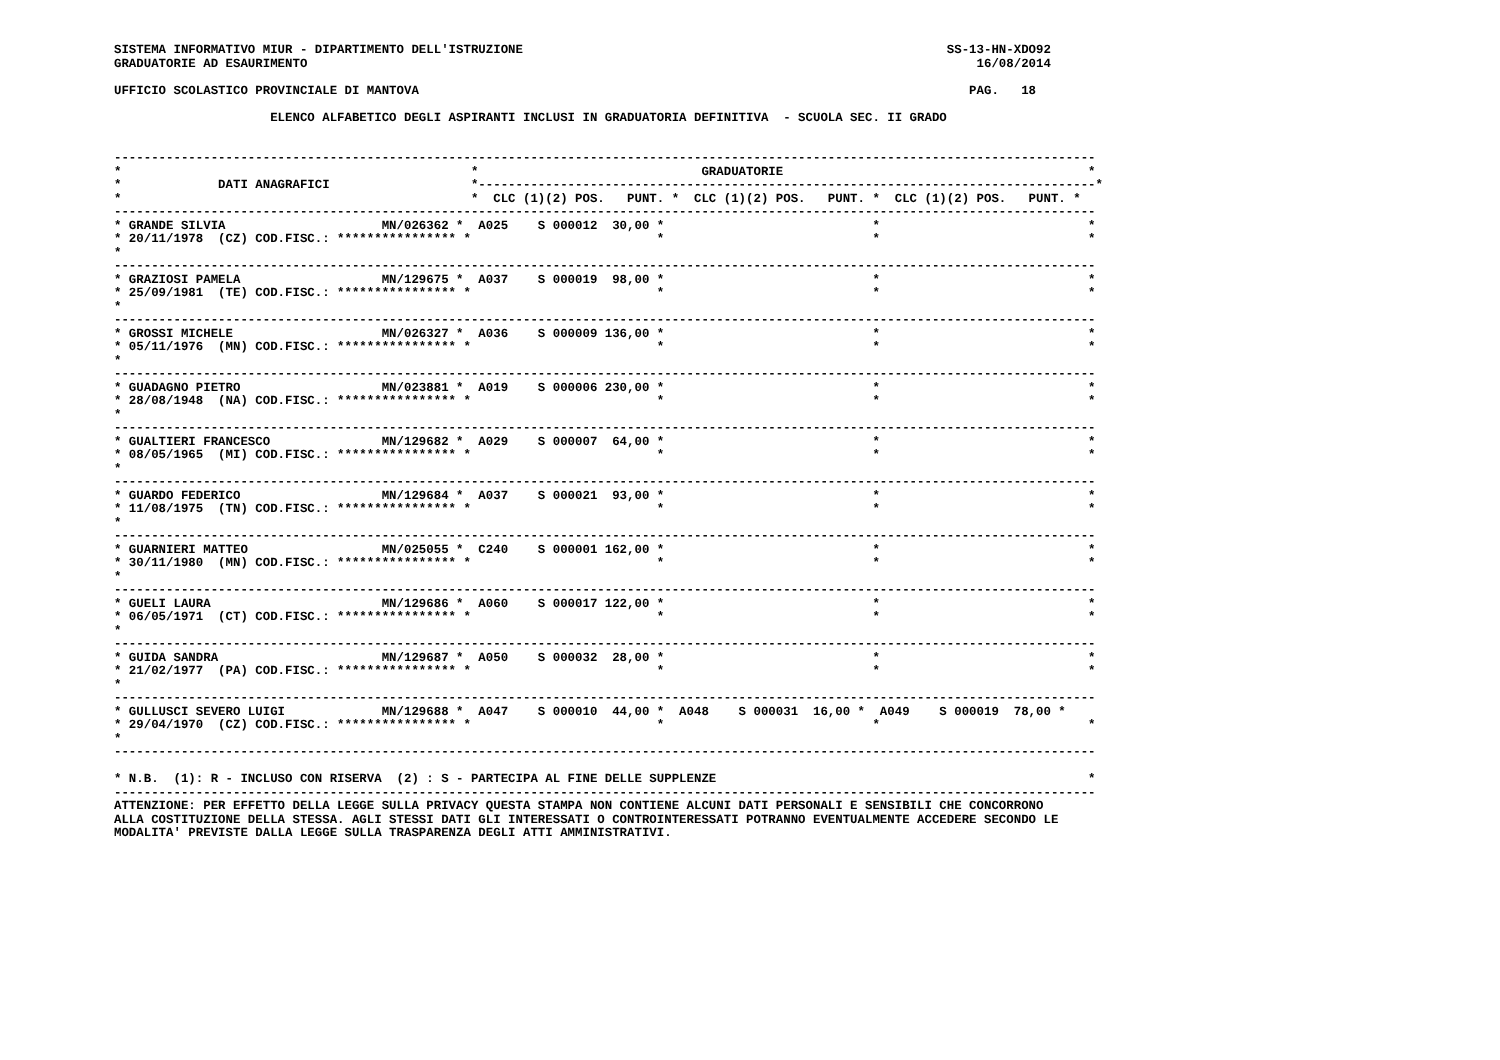SISTEMA INFORMATIVO MIUR - DIPARTIMENTO DELL'ISTRUZIONE                                                         SS-13-HN-XDO92
GRADUATORIE AD ESAURIMENTO                                                                                          16/08/2014

UFFICIO SCOLASTICO PROVINCIALE DI MANTOVA                                                                          PAG.   18

                     ELENCO ALFABETICO DEGLI ASPIRANTI INCLUSI IN GRADUATORIA DEFINITIVA  - SCUOLA SEC. II GRADO


------------------------------------------------------------------------------------------------------------------------------------
*                                               *                              GRADUATORIE                                         *
*             DATI ANAGRAFICI                   *-----------------------------------------------------------------------------------*
*                                               *  CLC (1)(2) POS.   PUNT. *  CLC (1)(2) POS.   PUNT. *  CLC (1)(2) POS.   PUNT. *
------------------------------------------------------------------------------------------------------------------------------------
* GRANDE SILVIA                     MN/026362 *  A025    S 000012  30,00 *                            *                            *
* 20/11/1978  (CZ) COD.FISC.: **************** *                         *                            *                            *
*
------------------------------------------------------------------------------------------------------------------------------------
* GRAZIOSI PAMELA                   MN/129675 *  A037    S 000019  98,00 *                            *                            *
* 25/09/1981  (TE) COD.FISC.: **************** *                         *                            *                            *
*
------------------------------------------------------------------------------------------------------------------------------------
* GROSSI MICHELE                    MN/026327 *  A036    S 000009 136,00 *                            *                            *
* 05/11/1976  (MN) COD.FISC.: **************** *                         *                            *                            *
*
------------------------------------------------------------------------------------------------------------------------------------
* GUADAGNO PIETRO                   MN/023881 *  A019    S 000006 230,00 *                            *                            *
* 28/08/1948  (NA) COD.FISC.: **************** *                         *                            *                            *
*
------------------------------------------------------------------------------------------------------------------------------------
* GUALTIERI FRANCESCO               MN/129682 *  A029    S 000007  64,00 *                            *                            *
* 08/05/1965  (MI) COD.FISC.: **************** *                         *                            *                            *
*
------------------------------------------------------------------------------------------------------------------------------------
* GUARDO FEDERICO                   MN/129684 *  A037    S 000021  93,00 *                            *                            *
* 11/08/1975  (TN) COD.FISC.: **************** *                         *                            *                            *
*
------------------------------------------------------------------------------------------------------------------------------------
* GUARNIERI MATTEO                  MN/025055 *  C240    S 000001 162,00 *                            *                            *
* 30/11/1980  (MN) COD.FISC.: **************** *                         *                            *                            *
*
------------------------------------------------------------------------------------------------------------------------------------
* GUELI LAURA                       MN/129686 *  A060    S 000017 122,00 *                            *                            *
* 06/05/1971  (CT) COD.FISC.: **************** *                         *                            *                            *
*
------------------------------------------------------------------------------------------------------------------------------------
* GUIDA SANDRA                      MN/129687 *  A050    S 000032  28,00 *                            *                            *
* 21/02/1977  (PA) COD.FISC.: **************** *                         *                            *                            *
*
------------------------------------------------------------------------------------------------------------------------------------
* GULLUSCI SEVERO LUIGI             MN/129688 *  A047    S 000010  44,00 *  A048    S 000031  16,00 *  A049    S 000019  78,00 *
* 29/04/1970  (CZ) COD.FISC.: **************** *                         *                            *                            *
*
------------------------------------------------------------------------------------------------------------------------------------

* N.B.  (1): R - INCLUSO CON RISERVA  (2) : S - PARTECIPA AL FINE DELLE SUPPLENZE                                                  *
------------------------------------------------------------------------------------------------------------------------------------
ATTENZIONE: PER EFFETTO DELLA LEGGE SULLA PRIVACY QUESTA STAMPA NON CONTIENE ALCUNI DATI PERSONALI E SENSIBILI CHE CONCORRONO
ALLA COSTITUZIONE DELLA STESSA. AGLI STESSI DATI GLI INTERESSATI O CONTROINTERESSATI POTRANNO EVENTUALMENTE ACCEDERE SECONDO LE
MODALITA' PREVISTE DALLA LEGGE SULLA TRASPARENZA DEGLI ATTI AMMINISTRATIVI.